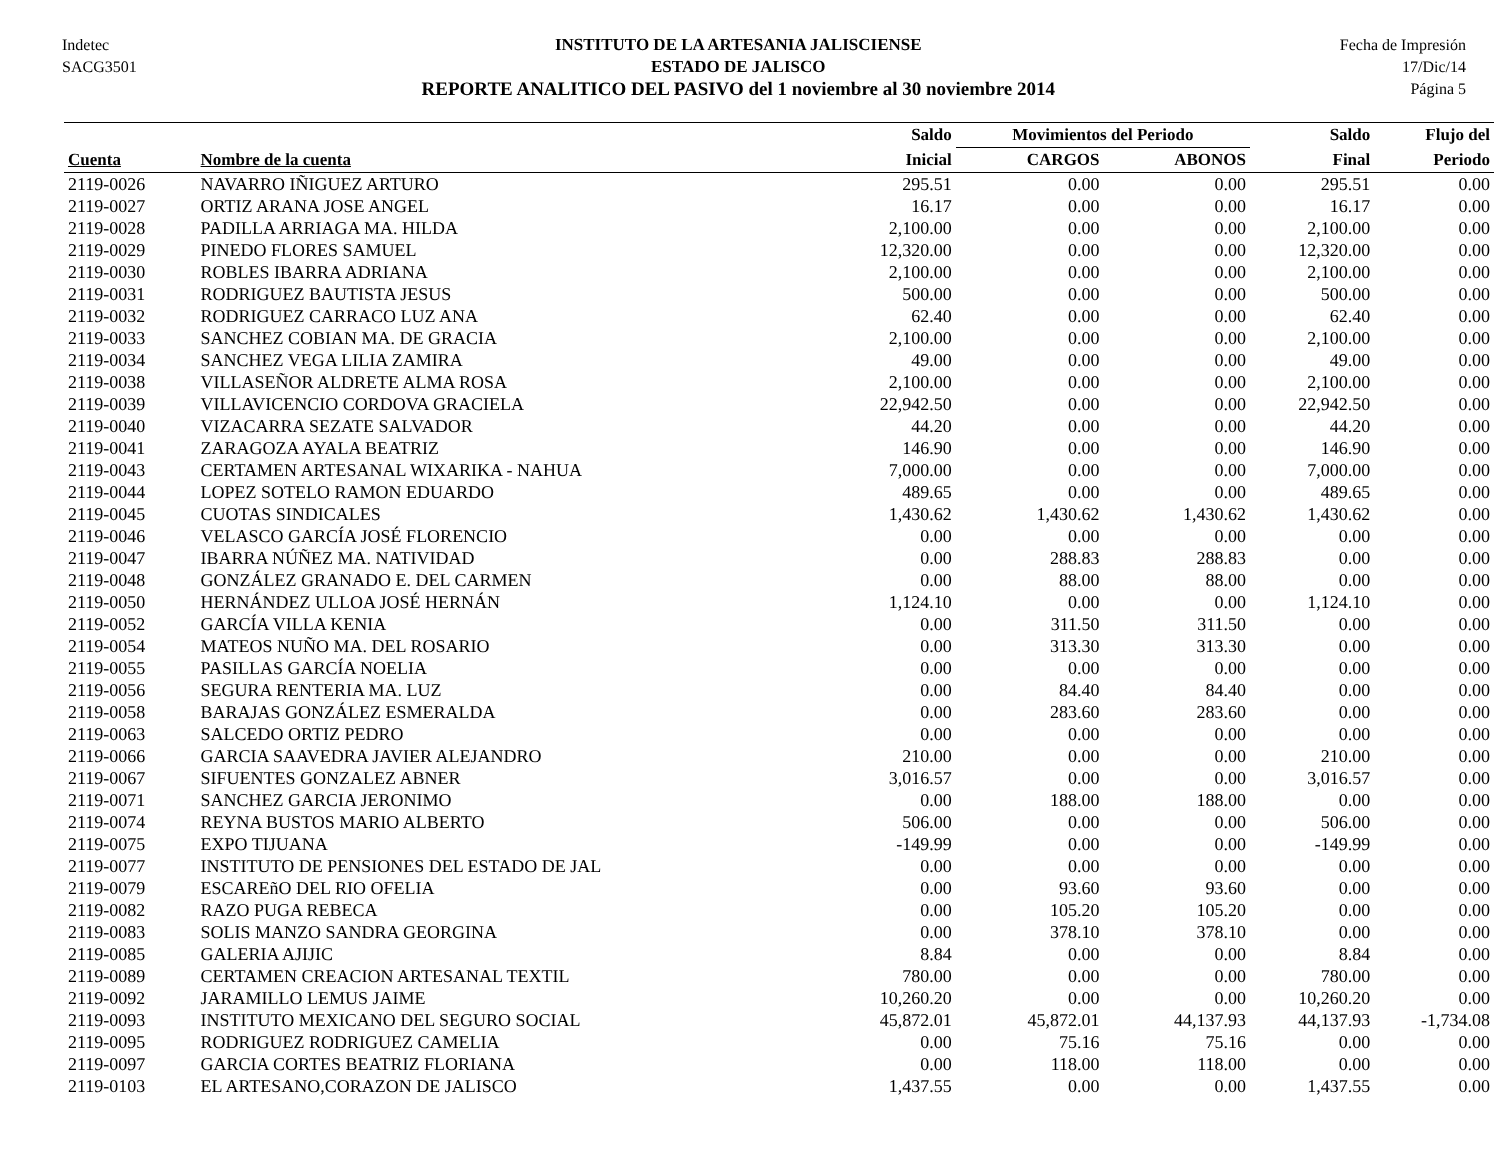Indetec
SACG3501
INSTITUTO DE LA ARTESANIA JALISCIENSE
ESTADO DE JALISCO
REPORTE ANALITICO DEL PASIVO del 1 noviembre al 30 noviembre 2014
Fecha de Impresión
17/Dic/14
Página 5
| | | Saldo | Movimientos del Periodo | | Saldo | Flujo del |
| --- | --- | --- | --- | --- | --- | --- |
| Cuenta | Nombre de la cuenta | Inicial | CARGOS | ABONOS | Final | Periodo |
| 2119-0026 | NAVARRO IÑIGUEZ ARTURO | 295.51 | 0.00 | 0.00 | 295.51 | 0.00 |
| 2119-0027 | ORTIZ ARANA JOSE ANGEL | 16.17 | 0.00 | 0.00 | 16.17 | 0.00 |
| 2119-0028 | PADILLA ARRIAGA MA. HILDA | 2,100.00 | 0.00 | 0.00 | 2,100.00 | 0.00 |
| 2119-0029 | PINEDO FLORES SAMUEL | 12,320.00 | 0.00 | 0.00 | 12,320.00 | 0.00 |
| 2119-0030 | ROBLES IBARRA ADRIANA | 2,100.00 | 0.00 | 0.00 | 2,100.00 | 0.00 |
| 2119-0031 | RODRIGUEZ BAUTISTA JESUS | 500.00 | 0.00 | 0.00 | 500.00 | 0.00 |
| 2119-0032 | RODRIGUEZ CARRACO LUZ ANA | 62.40 | 0.00 | 0.00 | 62.40 | 0.00 |
| 2119-0033 | SANCHEZ COBIAN MA. DE GRACIA | 2,100.00 | 0.00 | 0.00 | 2,100.00 | 0.00 |
| 2119-0034 | SANCHEZ VEGA LILIA ZAMIRA | 49.00 | 0.00 | 0.00 | 49.00 | 0.00 |
| 2119-0038 | VILLASEÑOR ALDRETE ALMA ROSA | 2,100.00 | 0.00 | 0.00 | 2,100.00 | 0.00 |
| 2119-0039 | VILLAVICENCIO CORDOVA GRACIELA | 22,942.50 | 0.00 | 0.00 | 22,942.50 | 0.00 |
| 2119-0040 | VIZACARRA SEZATE SALVADOR | 44.20 | 0.00 | 0.00 | 44.20 | 0.00 |
| 2119-0041 | ZARAGOZA AYALA BEATRIZ | 146.90 | 0.00 | 0.00 | 146.90 | 0.00 |
| 2119-0043 | CERTAMEN ARTESANAL WIXARIKA - NAHUA | 7,000.00 | 0.00 | 0.00 | 7,000.00 | 0.00 |
| 2119-0044 | LOPEZ SOTELO RAMON EDUARDO | 489.65 | 0.00 | 0.00 | 489.65 | 0.00 |
| 2119-0045 | CUOTAS SINDICALES | 1,430.62 | 1,430.62 | 1,430.62 | 1,430.62 | 0.00 |
| 2119-0046 | VELASCO GARCÍA JOSÉ FLORENCIO | 0.00 | 0.00 | 0.00 | 0.00 | 0.00 |
| 2119-0047 | IBARRA NÚÑEZ MA. NATIVIDAD | 0.00 | 288.83 | 288.83 | 0.00 | 0.00 |
| 2119-0048 | GONZÁLEZ GRANADO E. DEL CARMEN | 0.00 | 88.00 | 88.00 | 0.00 | 0.00 |
| 2119-0050 | HERNÁNDEZ ULLOA JOSÉ HERNÁN | 1,124.10 | 0.00 | 0.00 | 1,124.10 | 0.00 |
| 2119-0052 | GARCÍA VILLA KENIA | 0.00 | 311.50 | 311.50 | 0.00 | 0.00 |
| 2119-0054 | MATEOS NUÑO MA. DEL ROSARIO | 0.00 | 313.30 | 313.30 | 0.00 | 0.00 |
| 2119-0055 | PASILLAS GARCÍA NOELIA | 0.00 | 0.00 | 0.00 | 0.00 | 0.00 |
| 2119-0056 | SEGURA RENTERIA MA. LUZ | 0.00 | 84.40 | 84.40 | 0.00 | 0.00 |
| 2119-0058 | BARAJAS GONZÁLEZ ESMERALDA | 0.00 | 283.60 | 283.60 | 0.00 | 0.00 |
| 2119-0063 | SALCEDO ORTIZ PEDRO | 0.00 | 0.00 | 0.00 | 0.00 | 0.00 |
| 2119-0066 | GARCIA SAAVEDRA JAVIER ALEJANDRO | 210.00 | 0.00 | 0.00 | 210.00 | 0.00 |
| 2119-0067 | SIFUENTES GONZALEZ ABNER | 3,016.57 | 0.00 | 0.00 | 3,016.57 | 0.00 |
| 2119-0071 | SANCHEZ GARCIA JERONIMO | 0.00 | 188.00 | 188.00 | 0.00 | 0.00 |
| 2119-0074 | REYNA BUSTOS MARIO ALBERTO | 506.00 | 0.00 | 0.00 | 506.00 | 0.00 |
| 2119-0075 | EXPO TIJUANA | -149.99 | 0.00 | 0.00 | -149.99 | 0.00 |
| 2119-0077 | INSTITUTO DE PENSIONES DEL ESTADO DE JAL | 0.00 | 0.00 | 0.00 | 0.00 | 0.00 |
| 2119-0079 | ESCAREñO DEL RIO OFELIA | 0.00 | 93.60 | 93.60 | 0.00 | 0.00 |
| 2119-0082 | RAZO PUGA REBECA | 0.00 | 105.20 | 105.20 | 0.00 | 0.00 |
| 2119-0083 | SOLIS MANZO SANDRA GEORGINA | 0.00 | 378.10 | 378.10 | 0.00 | 0.00 |
| 2119-0085 | GALERIA AJIJIC | 8.84 | 0.00 | 0.00 | 8.84 | 0.00 |
| 2119-0089 | CERTAMEN CREACION ARTESANAL TEXTIL | 780.00 | 0.00 | 0.00 | 780.00 | 0.00 |
| 2119-0092 | JARAMILLO LEMUS JAIME | 10,260.20 | 0.00 | 0.00 | 10,260.20 | 0.00 |
| 2119-0093 | INSTITUTO MEXICANO DEL SEGURO SOCIAL | 45,872.01 | 45,872.01 | 44,137.93 | 44,137.93 | -1,734.08 |
| 2119-0095 | RODRIGUEZ RODRIGUEZ CAMELIA | 0.00 | 75.16 | 75.16 | 0.00 | 0.00 |
| 2119-0097 | GARCIA CORTES BEATRIZ FLORIANA | 0.00 | 118.00 | 118.00 | 0.00 | 0.00 |
| 2119-0103 | EL ARTESANO,CORAZON DE JALISCO | 1,437.55 | 0.00 | 0.00 | 1,437.55 | 0.00 |